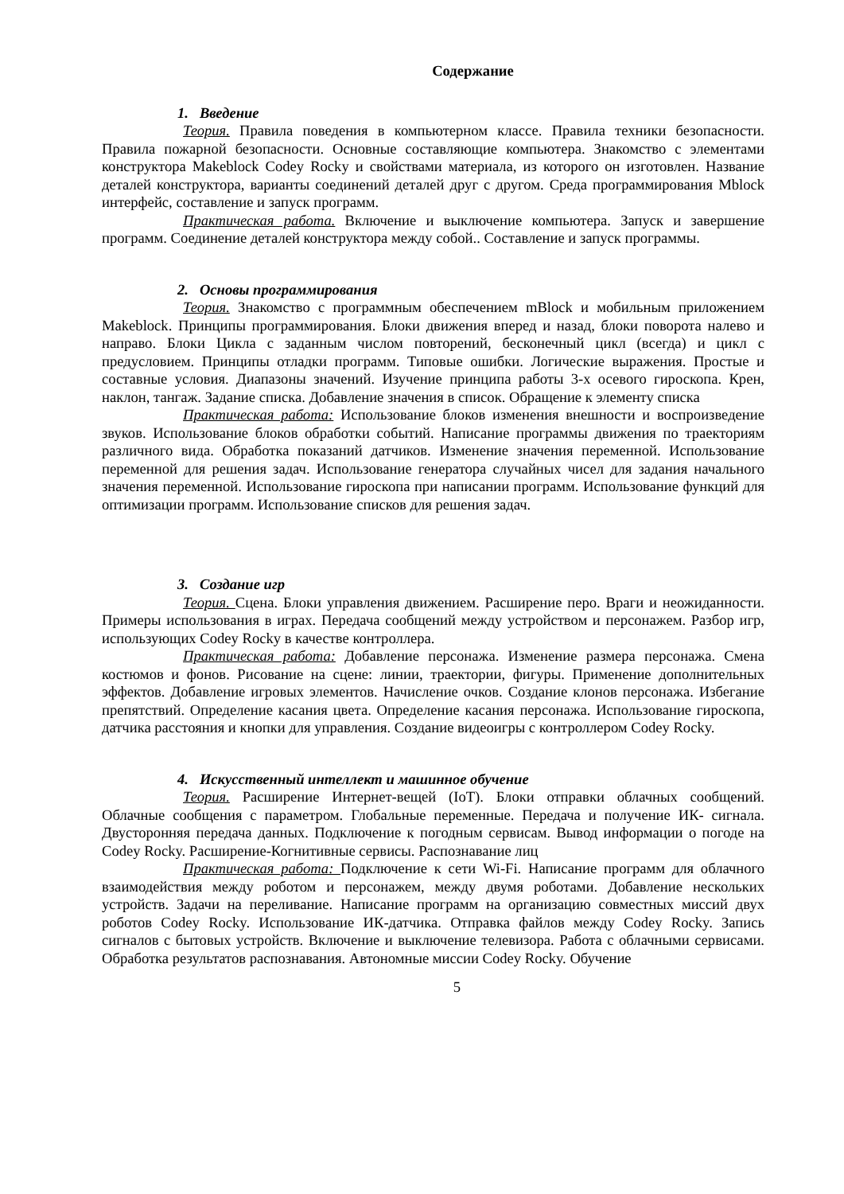Содержание
1. Введение
Теория. Правила поведения в компьютерном классе. Правила техники безопасности. Правила пожарной безопасности. Основные составляющие компьютера. Знакомство с элементами конструктора Makeblock Codey Rocky и свойствами материала, из которого он изготовлен. Название деталей конструктора, варианты соединений деталей друг с другом. Среда программирования Mblock интерфейс, составление и запуск программ.
Практическая работа. Включение и выключение компьютера. Запуск и завершение программ. Соединение деталей конструктора между собой.. Составление и запуск программы.
2. Основы программирования
Теория. Знакомство с программным обеспечением mBlock и мобильным приложением Makeblock. Принципы программирования. Блоки движения вперед и назад, блоки поворота налево и направо. Блоки Цикла с заданным числом повторений, бесконечный цикл (всегда) и цикл с предусловием. Принципы отладки программ. Типовые ошибки. Логические выражения. Простые и составные условия. Диапазоны значений. Изучение принципа работы 3-х осевого гироскопа. Крен, наклон, тангаж. Задание списка. Добавление значения в список. Обращение к элементу списка
Практическая работа: Использование блоков изменения внешности и воспроизведение звуков. Использование блоков обработки событий. Написание программы движения по траекториям различного вида. Обработка показаний датчиков. Изменение значения переменной. Использование переменной для решения задач. Использование генератора случайных чисел для задания начального значения переменной. Использование гироскопа при написании программ. Использование функций для оптимизации программ. Использование списков для решения задач.
3. Создание игр
Теория. Сцена. Блоки управления движением. Расширение перо. Враги и неожиданности. Примеры использования в играх. Передача сообщений между устройством и персонажем. Разбор игр, использующих Codey Rocky в качестве контроллера.
Практическая работа: Добавление персонажа. Изменение размера персонажа. Смена костюмов и фонов. Рисование на сцене: линии, траектории, фигуры. Применение дополнительных эффектов. Добавление игровых элементов. Начисление очков. Создание клонов персонажа. Избегание препятствий. Определение касания цвета. Определение касания персонажа. Использование гироскопа, датчика расстояния и кнопки для управления. Создание видеоигры с контроллером Codey Rocky.
4. Искусственный интеллект и машинное обучение
Теория. Расширение Интернет-вещей (IoT). Блоки отправки облачных сообщений. Облачные сообщения с параметром. Глобальные переменные. Передача и получение ИК- сигнала. Двусторонняя передача данных. Подключение к погодным сервисам. Вывод информации о погоде на Codey Rocky. Расширение-Когнитивные сервисы. Распознавание лиц
Практическая работа: Подключение к сети Wi-Fi. Написание программ для облачного взаимодействия между роботом и персонажем, между двумя роботами. Добавление нескольких устройств. Задачи на переливание. Написание программ на организацию совместных миссий двух роботов Codey Rocky. Использование ИК-датчика. Отправка файлов между Codey Rocky. Запись сигналов с бытовых устройств. Включение и выключение телевизора. Работа с облачными сервисами. Обработка результатов распознавания. Автономные миссии Codey Rocky. Обучение
5